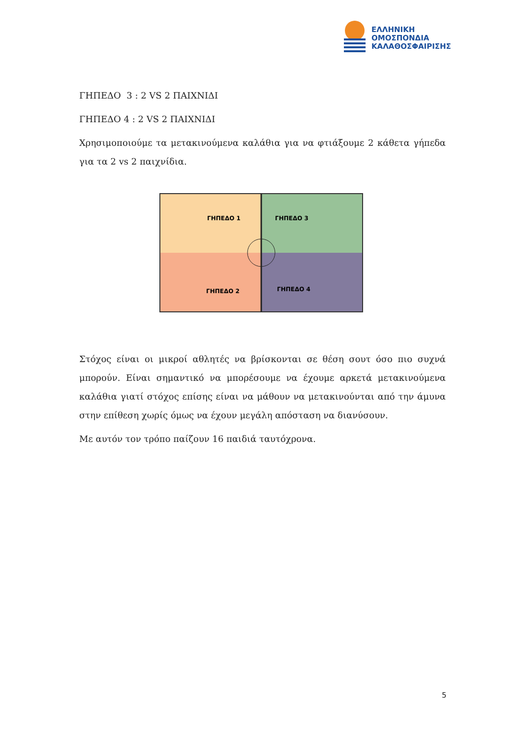ΕΛΛΗΝΙΚΗ
ΟΜΟΣΠΟΝΔΙΑ
ΚΑΛΑΘΟΣΦΑΙΡΙΣΗΣ
ΓΗΠΕΔΟ 3 : 2 VS 2 ΠΑΙΧΝΙΔΙ
ΓΗΠΕΔΟ 4 : 2 VS 2 ΠΑΙΧΝΙΔΙ
Χρησιμοποιούμε τα μετακινούμενα καλάθια για να φτιάξουμε 2 κάθετα γήπεδα για τα 2 vs 2 παιχνίδια.
ΓΗΠΕΔΟ 1
ΓΗΠΕΔΟ 2
ΓΗΠΕΔΟ 3
ΓΗΠΕΔΟ 4
Στόχος είναι οι μικροί αθλητές να βρίσκονται σε θέση σουτ όσο πιο συχνά μπορούν. Είναι σημαντικό να μπορέσουμε να έχουμε αρκετά μετακινούμενα καλάθια γιατί στόχος επίσης είναι να μάθουν να μετακινούνται από την άμυνα στην επίθεση χωρίς όμως να έχουν μεγάλη απόσταση να διανύσουν.
Με αυτόν τον τρόπο παίζουν 16 παιδιά ταυτόχρονα.
5